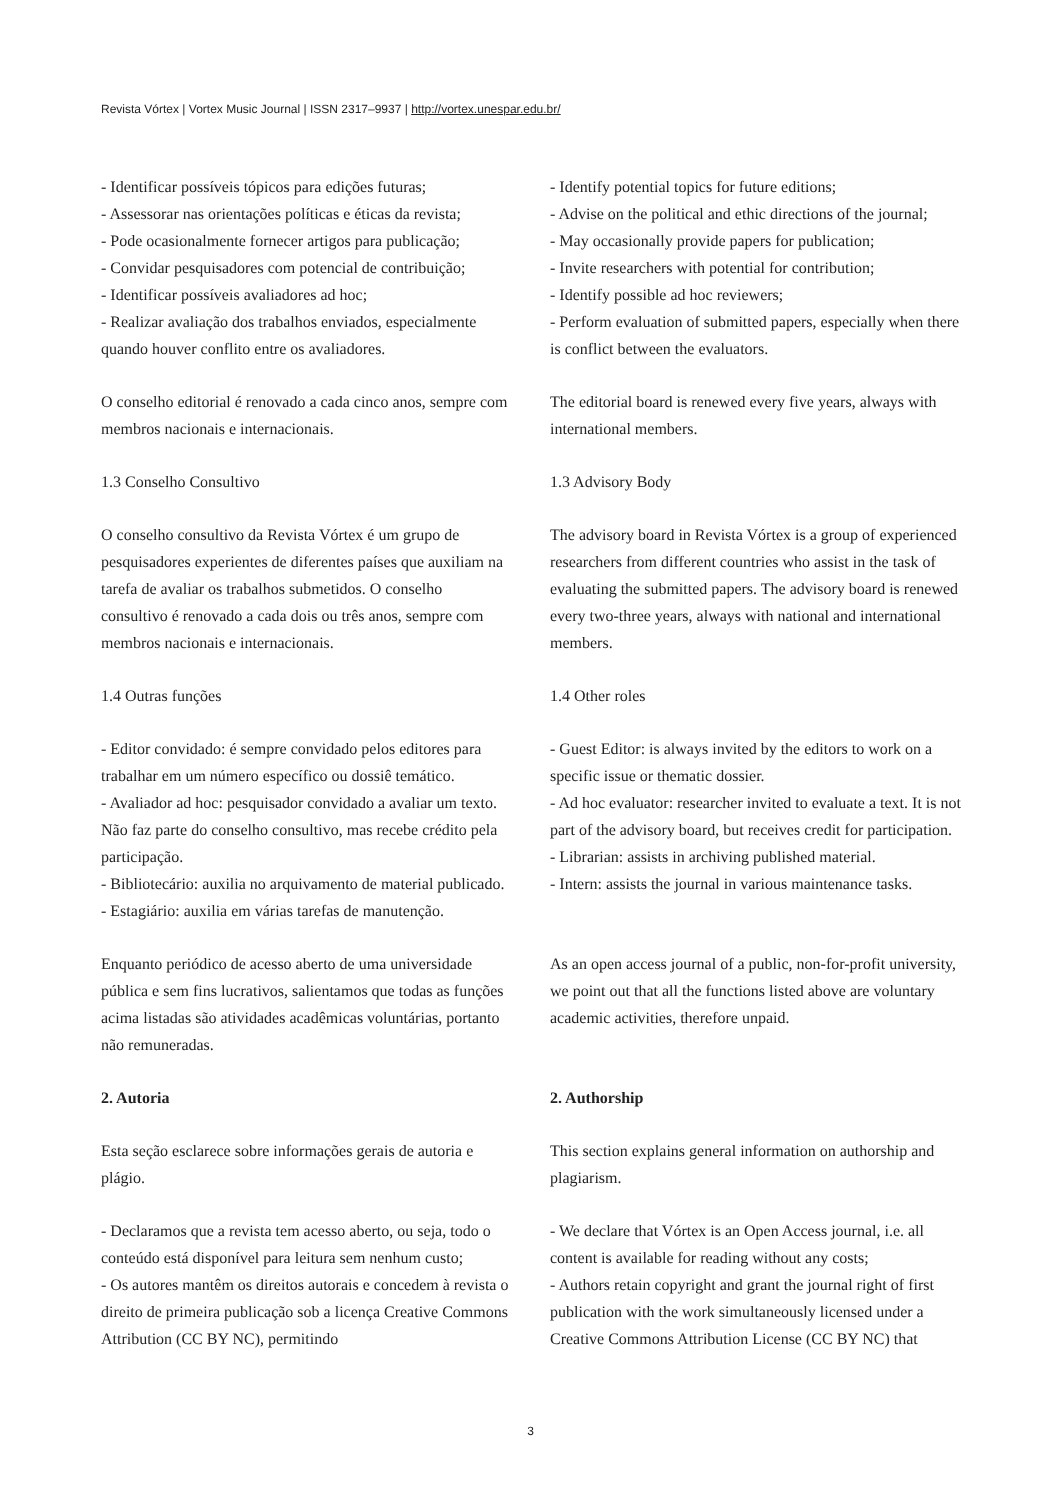Revista Vórtex | Vortex Music Journal | ISSN 2317–9937 | http://vortex.unespar.edu.br/
- Identificar possíveis tópicos para edições futuras;
- Assessorar nas orientações políticas e éticas da revista;
- Pode ocasionalmente fornecer artigos para publicação;
- Convidar pesquisadores com potencial de contribuição;
- Identificar possíveis avaliadores ad hoc;
- Realizar avaliação dos trabalhos enviados, especialmente quando houver conflito entre os avaliadores.
O conselho editorial é renovado a cada cinco anos, sempre com membros nacionais e internacionais.
1.3 Conselho Consultivo
O conselho consultivo da Revista Vórtex é um grupo de pesquisadores experientes de diferentes países que auxiliam na tarefa de avaliar os trabalhos submetidos. O conselho consultivo é renovado a cada dois ou três anos, sempre com membros nacionais e internacionais.
1.4 Outras funções
- Editor convidado: é sempre convidado pelos editores para trabalhar em um número específico ou dossiê temático.
- Avaliador ad hoc: pesquisador convidado a avaliar um texto. Não faz parte do conselho consultivo, mas recebe crédito pela participação.
- Bibliotecário: auxilia no arquivamento de material publicado.
- Estagiário: auxilia em várias tarefas de manutenção.
Enquanto periódico de acesso aberto de uma universidade pública e sem fins lucrativos, salientamos que todas as funções acima listadas são atividades acadêmicas voluntárias, portanto não remuneradas.
2. Autoria
Esta seção esclarece sobre informações gerais de autoria e plágio.
- Declaramos que a revista tem acesso aberto, ou seja, todo o conteúdo está disponível para leitura sem nenhum custo;
- Os autores mantêm os direitos autorais e concedem à revista o direito de primeira publicação sob a licença Creative Commons Attribution (CC BY NC), permitindo
- Identify potential topics for future editions;
- Advise on the political and ethic directions of the journal;
- May occasionally provide papers for publication;
- Invite researchers with potential for contribution;
- Identify possible ad hoc reviewers;
- Perform evaluation of submitted papers, especially when there is conflict between the evaluators.
The editorial board is renewed every five years, always with international members.
1.3 Advisory Body
The advisory board in Revista Vórtex is a group of experienced researchers from different countries who assist in the task of evaluating the submitted papers. The advisory board is renewed every two-three years, always with national and international members.
1.4 Other roles
- Guest Editor: is always invited by the editors to work on a specific issue or thematic dossier.
- Ad hoc evaluator: researcher invited to evaluate a text. It is not part of the advisory board, but receives credit for participation.
- Librarian: assists in archiving published material.
- Intern: assists the journal in various maintenance tasks.
As an open access journal of a public, non-for-profit university, we point out that all the functions listed above are voluntary academic activities, therefore unpaid.
2. Authorship
This section explains general information on authorship and plagiarism.
- We declare that Vórtex is an Open Access journal, i.e. all content is available for reading without any costs;
- Authors retain copyright and grant the journal right of first publication with the work simultaneously licensed under a Creative Commons Attribution License (CC BY NC) that
3